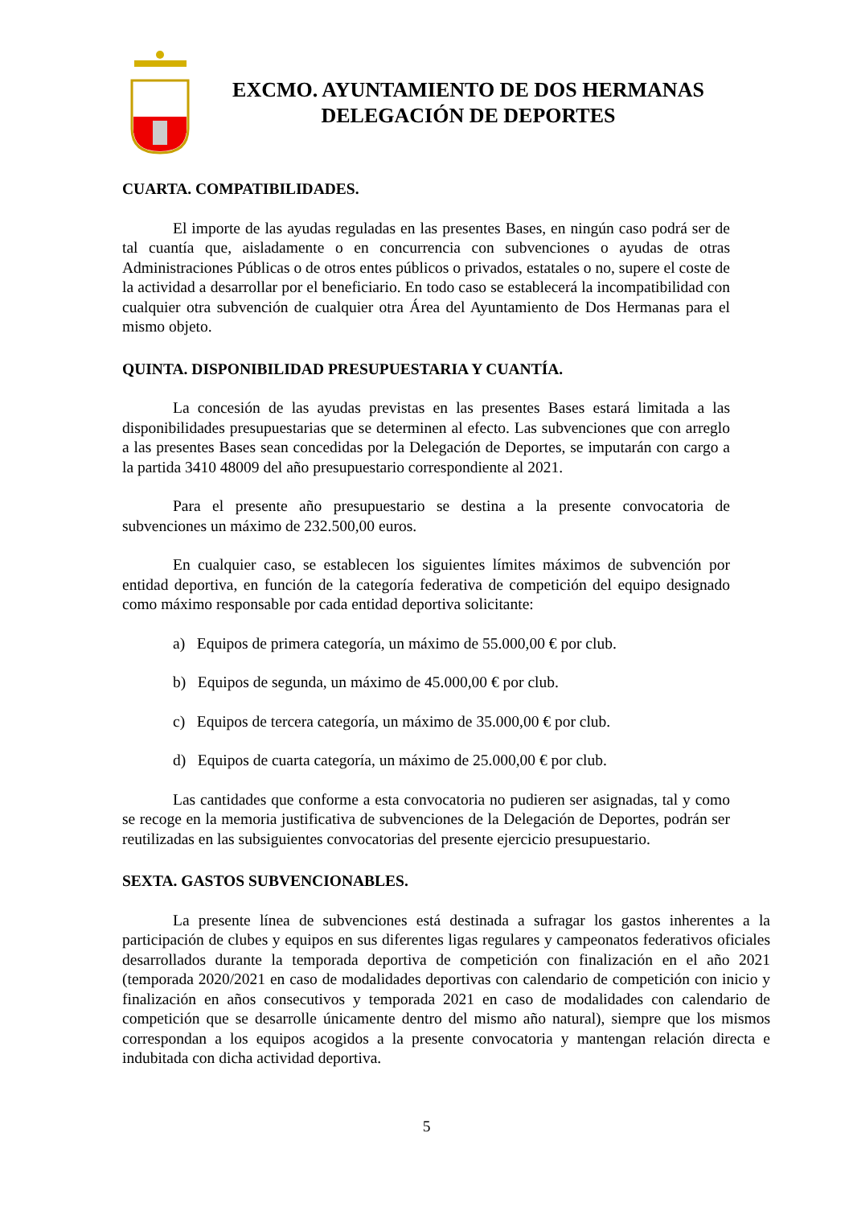EXCMO. AYUNTAMIENTO DE DOS HERMANAS
DELEGACIÓN DE DEPORTES
CUARTA. COMPATIBILIDADES.
El importe de las ayudas reguladas en las presentes Bases, en ningún caso podrá ser de tal cuantía que, aisladamente o en concurrencia con subvenciones o ayudas de otras Administraciones Públicas o de otros entes públicos o privados, estatales o no, supere el coste de la actividad a desarrollar por el beneficiario. En todo caso se establecerá la incompatibilidad con cualquier otra subvención de cualquier otra Área del Ayuntamiento de Dos Hermanas para el mismo objeto.
QUINTA. DISPONIBILIDAD PRESUPUESTARIA Y CUANTÍA.
La concesión de las ayudas previstas en las presentes Bases estará limitada a las disponibilidades presupuestarias que se determinen al efecto. Las subvenciones que con arreglo a las presentes Bases sean concedidas por la Delegación de Deportes, se imputarán con cargo a la partida 3410 48009 del año presupuestario correspondiente al 2021.
Para el presente año presupuestario se destina a la presente convocatoria de subvenciones un máximo de 232.500,00 euros.
En cualquier caso, se establecen los siguientes límites máximos de subvención por entidad deportiva, en función de la categoría federativa de competición del equipo designado como máximo responsable por cada entidad deportiva solicitante:
a) Equipos de primera categoría, un máximo de 55.000,00 € por club.
b) Equipos de segunda, un máximo de 45.000,00 € por club.
c) Equipos de tercera categoría, un máximo de 35.000,00 € por club.
d) Equipos de cuarta categoría, un máximo de 25.000,00 € por club.
Las cantidades que conforme a esta convocatoria no pudieren ser asignadas, tal y como se recoge en la memoria justificativa de subvenciones de la Delegación de Deportes, podrán ser reutilizadas en las subsiguientes convocatorias del presente ejercicio presupuestario.
SEXTA. GASTOS SUBVENCIONABLES.
La presente línea de subvenciones está destinada a sufragar los gastos inherentes a la participación de clubes y equipos en sus diferentes ligas regulares y campeonatos federativos oficiales desarrollados durante la temporada deportiva de competición con finalización en el año 2021 (temporada 2020/2021 en caso de modalidades deportivas con calendario de competición con inicio y finalización en años consecutivos y temporada 2021 en caso de modalidades con calendario de competición que se desarrolle únicamente dentro del mismo año natural), siempre que los mismos correspondan a los equipos acogidos a la presente convocatoria y mantengan relación directa e indubitada con dicha actividad deportiva.
5